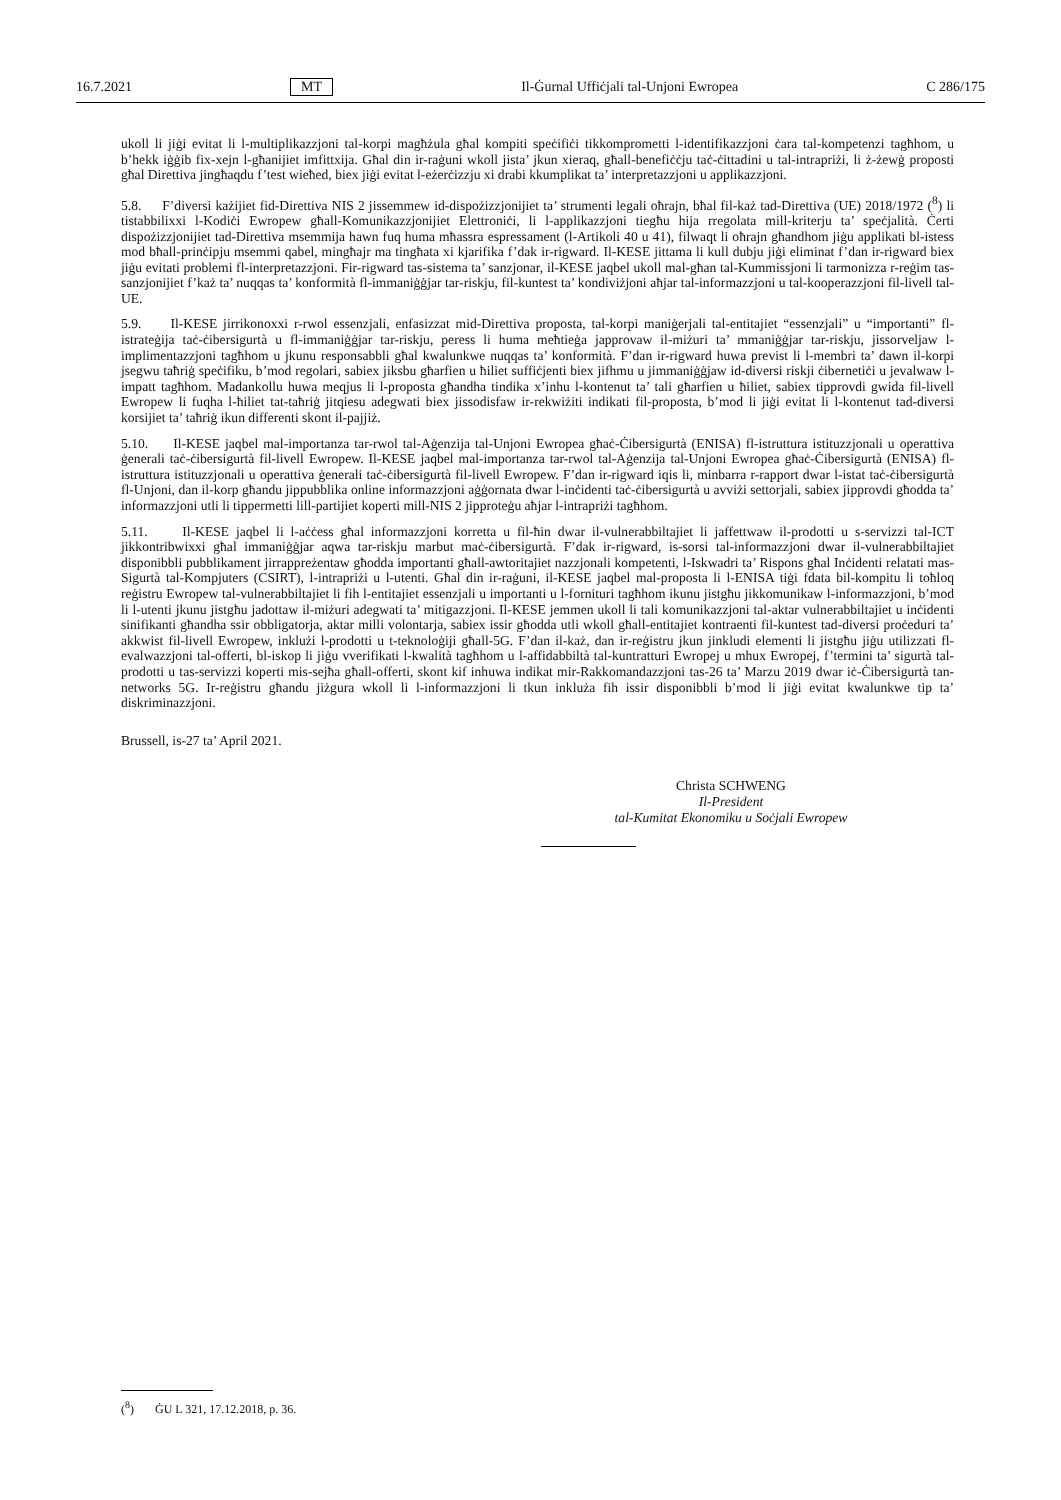16.7.2021 MT Il-Ġurnal Uffiċjali tal-Unjoni Ewropea C 286/175
ukoll li jiġi evitat li l-multiplikazzjoni tal-korpi magħżula għal kompiti speċifiċi tikkomprometti l-identifikazzjoni ċara tal-kompetenzi tagħhom, u b’hekk iġġib fix-xejn l-għanijiet imfittxija. Għal din ir-raġuni wkoll jista’ jkun xieraq, għall-benefiċċju taċ-ċittadini u tal-intrapriżi, li ż-żewġ proposti għal Direttiva jingħaqdu f’test wieħed, biex jiġi evitat l-eżerċizzju xi drabi kkumplikat ta’ interpretazzjoni u applikazzjoni.
5.8. F’diversi każijiet fid-Direttiva NIS 2 jissemmew id-dispożizzjonijiet ta’ strumenti legali oħrajn, bħal fil-każ tad-Direttiva (UE) 2018/1972 (<sup>8</sup>) li tistabbilixxi l-Kodiċi Ewropew għall-Komunikazzjonijiet Elettroniċi, li l-applikazzjoni tiegħu hija rregolata mill-kriterju ta’ speċjalità. Ċerti dispożizzjonijiet tad-Direttiva msemmija hawn fuq huma mħassra espressament (l-Artikoli 40 u 41), filwaqt li oħrajn għandhom jiġu applikati bl-istess mod bħall-prinċipju msemmi qabel, mingħajr ma tingħata xi kjarifika f’dak ir-rigward. Il-KESE jittama li kull dubju jiġi eliminat f’dan ir-rigward biex jiġu evitati problemi fl-interpretazzjoni. Fir-rigward tas-sistema ta’ sanzjonar, il-KESE jaqbel ukoll mal-għan tal-Kummissjoni li tarmonizza r-reġim tas-sanzjonijiet f’każ ta’ nuqqas ta’ konformità fl-immaniġġjar tar-riskju, fil-kuntest ta’ kondiviżjoni aħjar tal-informazzjoni u tal-kooperazzjoni fil-livell tal-UE.
5.9. Il-KESE jirrikonoxxi r-rwol essenzjali, enfasizzat mid-Direttiva proposta, tal-korpi maniġerjali tal-entitajiet “essenzjali” u “importanti” fl-istrateġija taċ-ċibersigurtà u fl-immaniġġjar tar-riskju, peress li huma meħtieġa japprovaw il-miżuri ta’ mmaniġġjar tar-riskju, jissorveljaw l-implimentazzjoni tagħhom u jkunu responsabbli għal kwalunkwe nuqqas ta’ konformità. F’dan ir-rigward huwa previst li l-membri ta’ dawn il-korpi jsegwu taħriġ speċifiku, b’mod regolari, sabiex jiksbu għarfien u ħiliet suffiċjenti biex jifhmu u jimmaniġġjaw id-diversi riskji ċibernetiċi u jevalwaw l-impatt tagħhom. Madankollu huwa meqjus li l-proposta għandha tindika x’inhu l-kontenut ta’ tali għarfien u ħiliet, sabiex tipprovdi gwida fil-livell Ewropew li fuqha l-ħiliet tat-taħriġ jitqiesu adegwati biex jissodisfaw ir-rekwiżiti indikati fil-proposta, b’mod li jiġi evitat li l-kontenut tad-diversi korsijiet ta’ taħriġ ikun differenti skont il-pajjiż.
5.10. Il-KESE jaqbel mal-importanza tar-rwol tal-Aġenzija tal-Unjoni Ewropea għaċ-Ċibersigurtà (ENISA) fl-istruttura istituzzjonali u operattiva ġenerali taċ-ċibersigurtà fil-livell Ewropew. Il-KESE jaqbel mal-importanza tar-rwol tal-Aġenzija tal-Unjoni Ewropea għaċ-Ċibersigurtà (ENISA) fl-istruttura istituzzjonali u operattiva ġenerali taċ-ċibersigurtà fil-livell Ewropew. F’dan ir-rigward iqis li, minbarra r-rapport dwar l-istat taċ-ċibersigurtà fl-Unjoni, dan il-korp għandu jippubblika online informazzjoni aġġornata dwar l-inċidenti taċ-ċibersigurtà u avviżi settorjali, sabiex jipprovdi għodda ta’ informazzjoni utli li tippermetti lill-partijiet koperti mill-NIS 2 jipproteġu aħjar l-intrapriżi tagħhom.
5.11. Il-KESE jaqbel li l-aċċess għal informazzjoni korretta u fil-ħin dwar il-vulnerabbiltajiet li jaffettwaw il-prodotti u s-servizzi tal-ICT jikkontribwixxi għal immaniġġjar aqwa tar-riskju marbut maċ-ċibersigurtà. F’dak ir-rigward, is-sorsi tal-informazzjoni dwar il-vulnerabbiltajiet disponibbli pubblikament jirrappreżentaw għodda importanti għall-awtoritajiet nazzjonali kompetenti, l-Iskwadri ta’ Rispons għal Inċidenti relatati mas-Sigurtà tal-Kompjuters (CSIRT), l-intrapriżi u l-utenti. Għal din ir-raġuni, il-KESE jaqbel mal-proposta li l-ENISA tiġi fdata bil-kompitu li toħloq reġistru Ewropew tal-vulnerabbiltajiet li fih l-entitajiet essenzjali u importanti u l-fornituri tagħhom ikunu jistgħu jikkomunikaw l-informazzjoni, b’mod li l-utenti jkunu jistgħu jadottaw il-miżuri adegwati ta’ mitigazzjoni. Il-KESE jemmen ukoll li tali komunikazzjoni tal-aktar vulnerabbiltajiet u inċidenti sinifikanti għandha ssir obbligatorja, aktar milli volontarja, sabiex issir għodda utli wkoll għall-entitajiet kontraenti fil-kuntest tad-diversi proċeduri ta’ akkwist fil-livell Ewropew, inklużi l-prodotti u t-teknoloġiji għall-5G. F’dan il-każ, dan ir-reġistru jkun jinkludi elementi li jistgħu jiġu utilizzati fl-evalwazzjoni tal-offerti, bl-iskop li jiġu vverifikati l-kwalità tagħhom u l-affidabbiltà tal-kuntratturi Ewropej u mhux Ewropej, f’termini ta’ sigurtà tal-prodotti u tas-servizzi koperti mis-sejħa għall-offerti, skont kif inhuwa indikat mir-Rakkomandazzjoni tas-26 ta’ Marzu 2019 dwar iċ-Ċibersigurtà tan-networks 5G. Ir-reġistru għandu jiżgura wkoll li l-informazzjoni li tkun inkluża fih issir disponibbli b’mod li jiġi evitat kwalunkwe tip ta’ diskriminazzjoni.
Brussell, is-27 ta’ April 2021.
Christa SCHWENG
Il-President
tal-Kumitat Ekonomiku u Soċjali Ewropew
(<sup>8</sup>) ĠU L 321, 17.12.2018, p. 36.